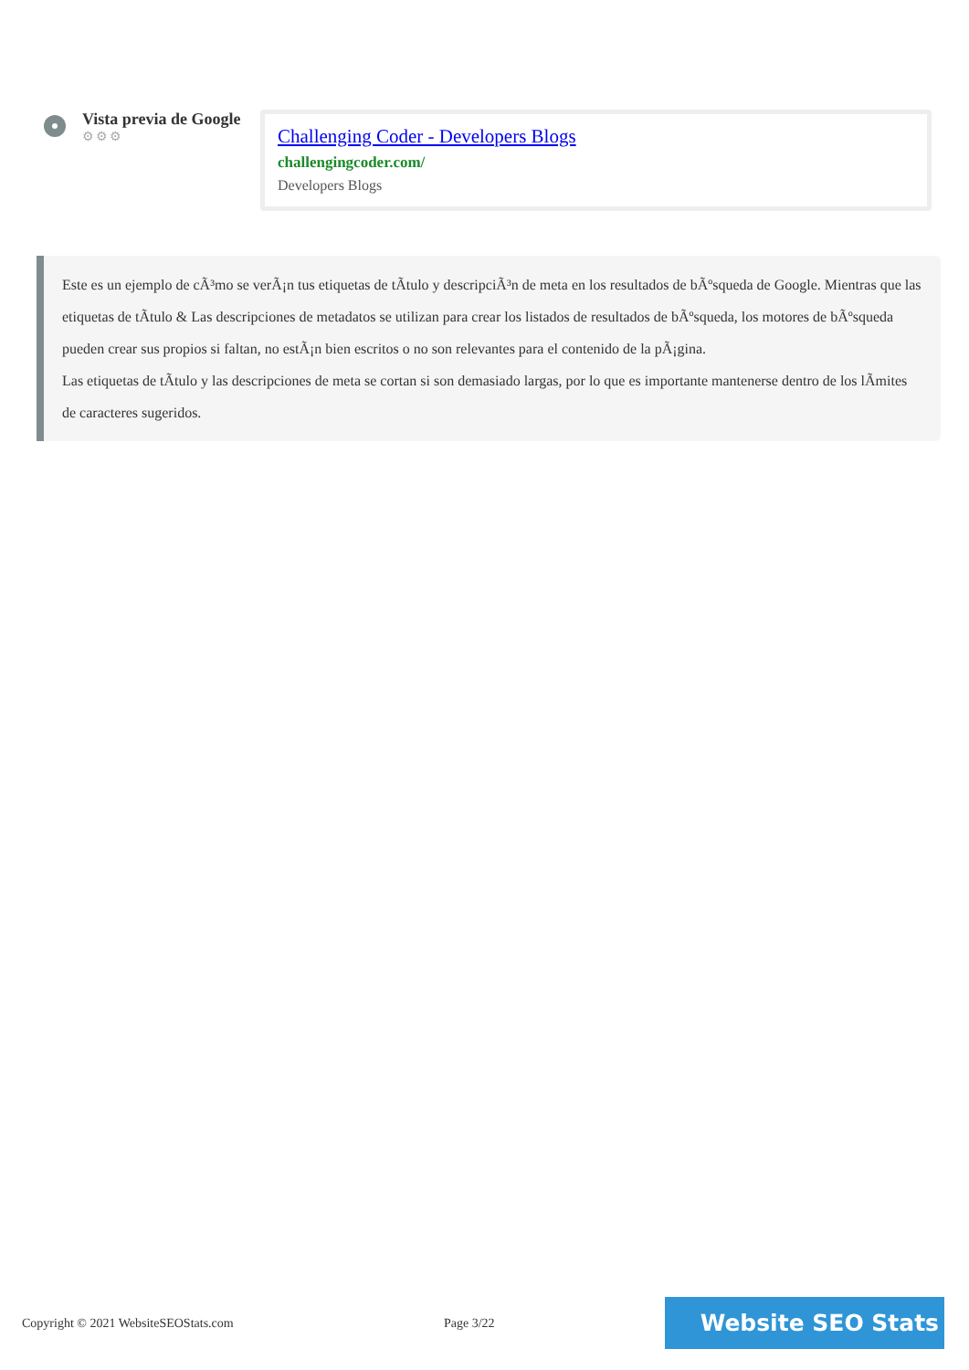Vista previa de Google
⚙⚙⚙
Challenging Coder - Developers Blogs
challengingcoder.com/
Developers Blogs
Este es un ejemplo de cÃ³mo se verÃ¡n tus etiquetas de tÃtulo y descripciÃ³n de meta en los resultados de bÃºsqueda de Google. Mientras que las etiquetas de tÃtulo & Las descripciones de metadatos se utilizan para crear los listados de resultados de bÃºsqueda, los motores de bÃºsqueda pueden crear sus propios si faltan, no estÃ¡n bien escritos o no son relevantes para el contenido de la pÃ¡gina.
Las etiquetas de tÃtulo y las descripciones de meta se cortan si son demasiado largas, por lo que es importante mantenerse dentro de los lÃmites de caracteres sugeridos.
Copyright © 2021 WebsiteSEOStats.com Page 3/22
Website SEO Stats